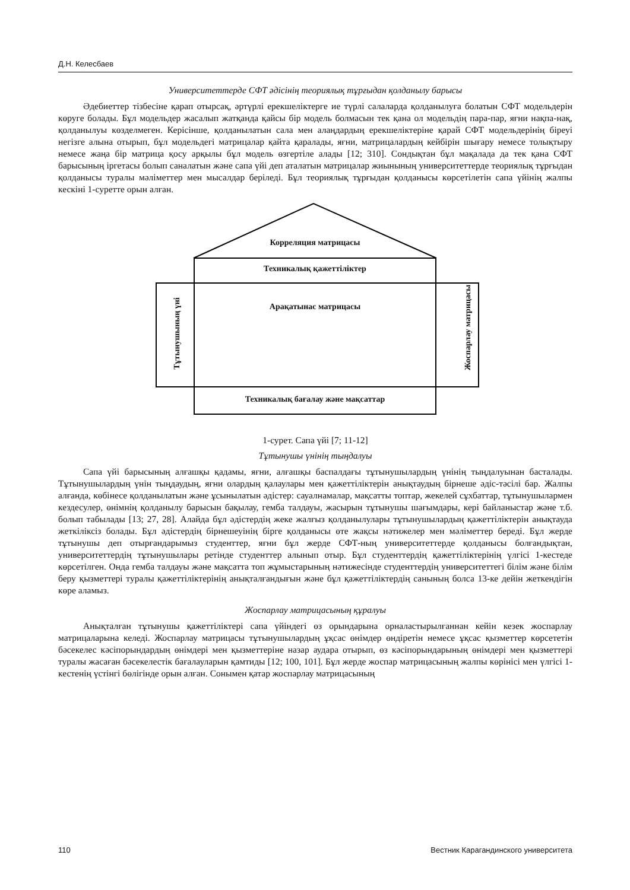Д.Н. Келесбаев
Университеттерде СФТ әдісінің теориялық тұрғыдан қолданылу барысы
Әдебиеттер тізбесіне қарап отырсақ, әртүрлі ерекшеліктерге ие түрлі салаларда қолданылуға болатын СФТ модельдерін көруге болады. Бұл модельдер жасалып жатқанда қайсы бір модель болмасын тек қана ол модельдің пара-пар, яғни нақпа-нақ, қолданылуы көзделмеген. Керісінше, қолданылатын сала мен алаңдардың ерекшеліктеріне қарай СФТ модельдерінің біреуі негізге алына отырып, бұл модельдегі матрицалар қайта қаралады, яғни, матрицалардың кейбірін шығару немесе толықтыру немесе жаңа бір матрица қосу арқылы бұл модель өзгертіле алады [12; 310]. Сондықтан бұл мақалада да тек қана СФТ барысының іргетасы болып саналатын және сапа үйі деп аталатын матрицалар жиынының университеттерде теориялық тұрғыдан қолданысы туралы мәліметтер мен мысалдар беріледі. Бұл теориялық тұрғыдан қолданысы көрсетілетін сапа үйінің жалпы кескіні 1-суретте орын алған.
Корреляция матрицасы
Техникалық қажеттіліктер
Арақатынас матрицасы
Тұтынушының үні
Жоспарлау матрицасы
Техникалық бағалау және мақсаттар
1-сурет. Сапа үйі [7; 11-12]
Тұтынушы үнінің тыңдалуы
Сапа үйі барысының алғашқы қадамы, яғни, алғашқы баспалдағы тұтынушылардың үнінің тыңдалуынан басталады. Тұтынушылардың үнін тыңдаудың, яғни олардың қалаулары мен қажеттіліктерін анықтаудың бірнеше әдіс-тәсілі бар. Жалпы алғанда, көбінесе қолданылатын және ұсынылатын әдістер: сауалнамалар, мақсатты топтар, жекелей сұхбаттар, тұтынушылармен кездесулер, өнімнің қолданылу барысын бақылау, гемба талдауы, жасырын тұтынушы шағымдары, кері байланыстар және т.б. болып табылады [13; 27, 28]. Алайда бұл әдістердің жеке жалғыз қолданылулары тұтынушылардың қажеттіліктерін анықтауда жеткіліксіз болады. Бұл әдістердің бірнешеуінің бірге қолданысы өте жақсы нәтижелер мен мәліметтер береді. Бұл жерде тұтынушы деп отырғандарымыз студенттер, яғни бұл жерде СФТ-ның университеттерде қолданысы болғандықтан, университеттердің тұтынушылары ретінде студенттер алынып отыр. Бұл студенттердің қажеттіліктерінің үлгісі 1-кестеде көрсетілген. Онда гемба талдауы және мақсатта топ жұмыстарының нәтижесінде студенттердің университеттегі білім және білім беру қызметтері туралы қажеттіліктерінің анықталғандығын және бұл қажеттіліктердің санының болса 13-ке дейін жеткендігін көре аламыз.
Жоспарлау матрицасының құралуы
Анықталған тұтынушы қажеттіліктері сапа үйіндегі өз орындарына орналастырылғаннан кейін кезек жоспарлау матрицаларына келеді. Жоспарлау матрицасы тұтынушылардың ұқсас өнімдер өндіретін немесе ұқсас қызметтер көрсететін бәсекелес кәсіпорындардың өнімдері мен қызметтеріне назар аудара отырып, өз кәсіпорындарының өнімдері мен қызметтері туралы жасаған бәсекелестік бағалауларын қамтиды [12; 100, 101]. Бұл жерде жоспар матрицасының жалпы көрінісі мен үлгісі 1-кестенің үстінгі бөлігінде орын алған. Сонымен қатар жоспарлау матрицасының
110 Вестник Карагандинского университета